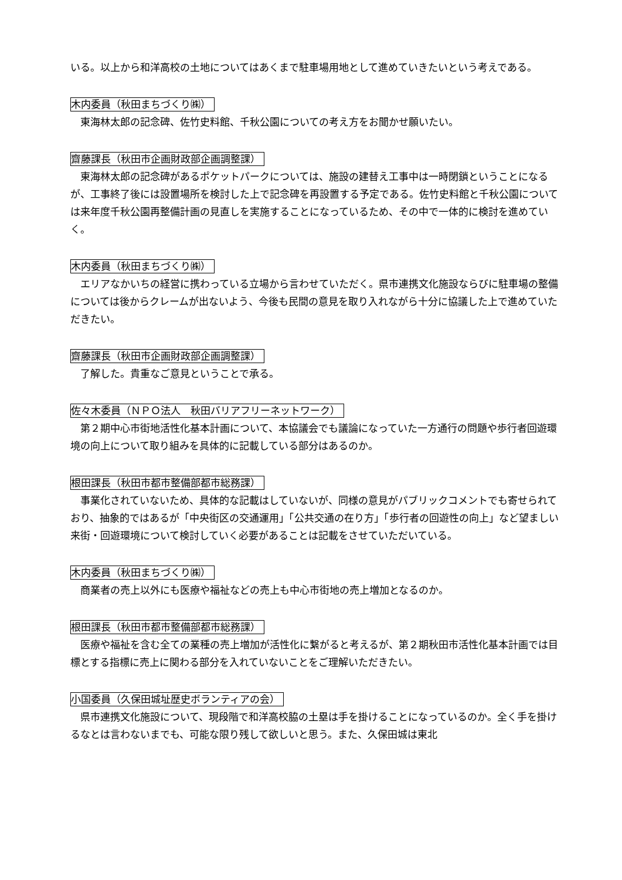いる。以上から和洋高校の土地についてはあくまで駐車場用地として進めていきたいという考えである。
木内委員（秋田まちづくり㈱）
　東海林太郎の記念碑、佐竹史料館、千秋公園についての考え方をお聞かせ願いたい。
齋藤課長（秋田市企画財政部企画調整課）
　東海林太郎の記念碑があるポケットパークについては、施設の建替え工事中は一時閉鎖ということになるが、工事終了後には設置場所を検討した上で記念碑を再設置する予定である。佐竹史料館と千秋公園については来年度千秋公園再整備計画の見直しを実施することになっているため、その中で一体的に検討を進めていく。
木内委員（秋田まちづくり㈱）
　エリアなかいちの経営に携わっている立場から言わせていただく。県市連携文化施設ならびに駐車場の整備については後からクレームが出ないよう、今後も民間の意見を取り入れながら十分に協議した上で進めていただきたい。
齋藤課長（秋田市企画財政部企画調整課）
　了解した。貴重なご意見ということで承る。
佐々木委員（ＮＰＯ法人　秋田バリアフリーネットワーク）
　第２期中心市街地活性化基本計画について、本協議会でも議論になっていた一方通行の問題や歩行者回遊環境の向上について取り組みを具体的に記載している部分はあるのか。
根田課長（秋田市都市整備部都市総務課）
　事業化されていないため、具体的な記載はしていないが、同様の意見がパブリックコメントでも寄せられており、抽象的ではあるが「中央街区の交通運用」「公共交通の在り方」「歩行者の回遊性の向上」など望ましい来街・回遊環境について検討していく必要があることは記載をさせていただいている。
木内委員（秋田まちづくり㈱）
　商業者の売上以外にも医療や福祉などの売上も中心市街地の売上増加となるのか。
根田課長（秋田市都市整備部都市総務課）
　医療や福祉を含む全ての業種の売上増加が活性化に繋がると考えるが、第２期秋田市活性化基本計画では目標とする指標に売上に関わる部分を入れていないことをご理解いただきたい。
小国委員（久保田城址歴史ボランティアの会）
　県市連携文化施設について、現段階で和洋高校脇の土塁は手を掛けることになっているのか。全く手を掛けるなとは言わないまでも、可能な限り残して欲しいと思う。また、久保田城は東北